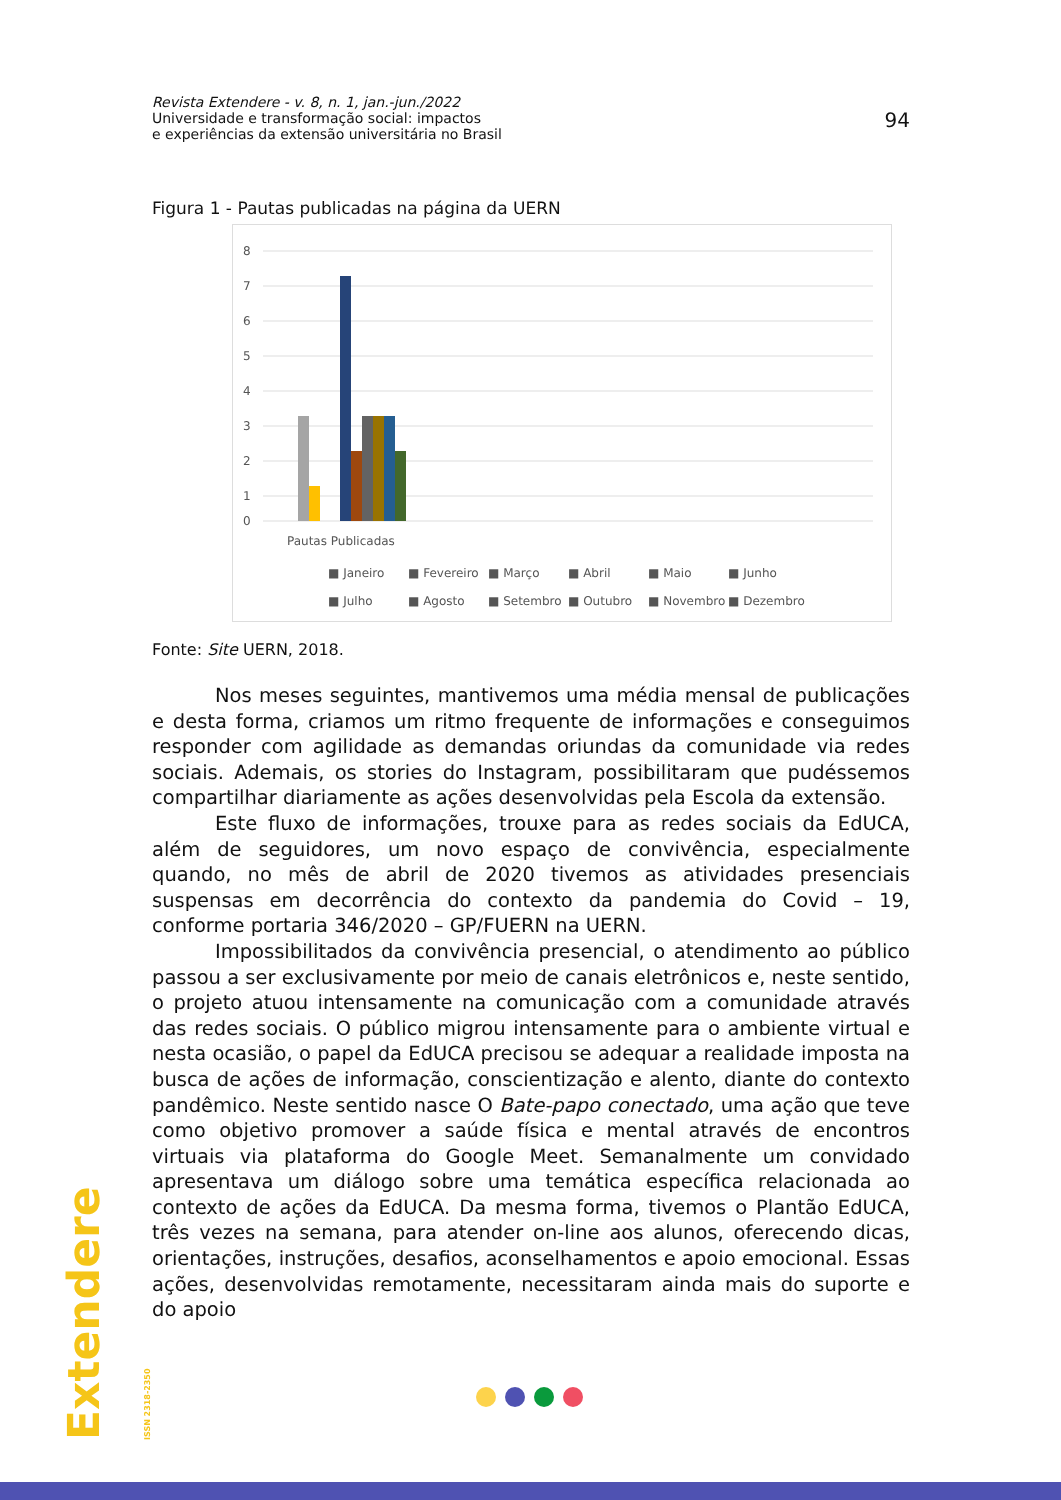Revista Extendere - v. 8, n. 1, jan.-jun./2022
Universidade e transformação social: impactos
e experiências da extensão universitária no Brasil
94
Figura 1 - Pautas publicadas na página da UERN
8
7
6
5
4
3
2
1
0
Pautas Publicadas
■ Janeiro
■ Fevereiro
■ Março
■ Abril
■ Maio
■ Junho
■ Julho
■ Agosto
■ Setembro
■ Outubro
■ Novembro
■ Dezembro
Fonte: Site UERN, 2018.
Nos meses seguintes, mantivemos uma média mensal de publicações e desta forma, criamos um ritmo frequente de informações e conseguimos responder com agilidade as demandas oriundas da comunidade via redes sociais. Ademais, os stories do Instagram, possibilitaram que pudéssemos compartilhar diariamente as ações desenvolvidas pela Escola da extensão.
Este fluxo de informações, trouxe para as redes sociais da EdUCA, além de seguidores, um novo espaço de convivência, especialmente quando, no mês de abril de 2020 tivemos as atividades presenciais suspensas em decorrência do contexto da pandemia do Covid – 19, conforme portaria 346/2020 – GP/FUERN na UERN.
Impossibilitados da convivência presencial, o atendimento ao público passou a ser exclusivamente por meio de canais eletrônicos e, neste sentido, o projeto atuou intensamente na comunicação com a comunidade através das redes sociais. O público migrou intensamente para o ambiente virtual e nesta ocasião, o papel da EdUCA precisou se adequar a realidade imposta na busca de ações de informação, conscientização e alento, diante do contexto pandêmico. Neste sentido nasce O Bate-papo conectado, uma ação que teve como objetivo promover a saúde física e mental através de encontros virtuais via plataforma do Google Meet. Semanalmente um convidado apresentava um diálogo sobre uma temática específica relacionada ao contexto de ações da EdUCA. Da mesma forma, tivemos o Plantão EdUCA, três vezes na semana, para atender on-line aos alunos, oferecendo dicas, orientações, instruções, desafios, aconselhamentos e apoio emocional. Essas ações, desenvolvidas remotamente, necessitaram ainda mais do suporte e do apoio
Extendere ISSN 2318-2350